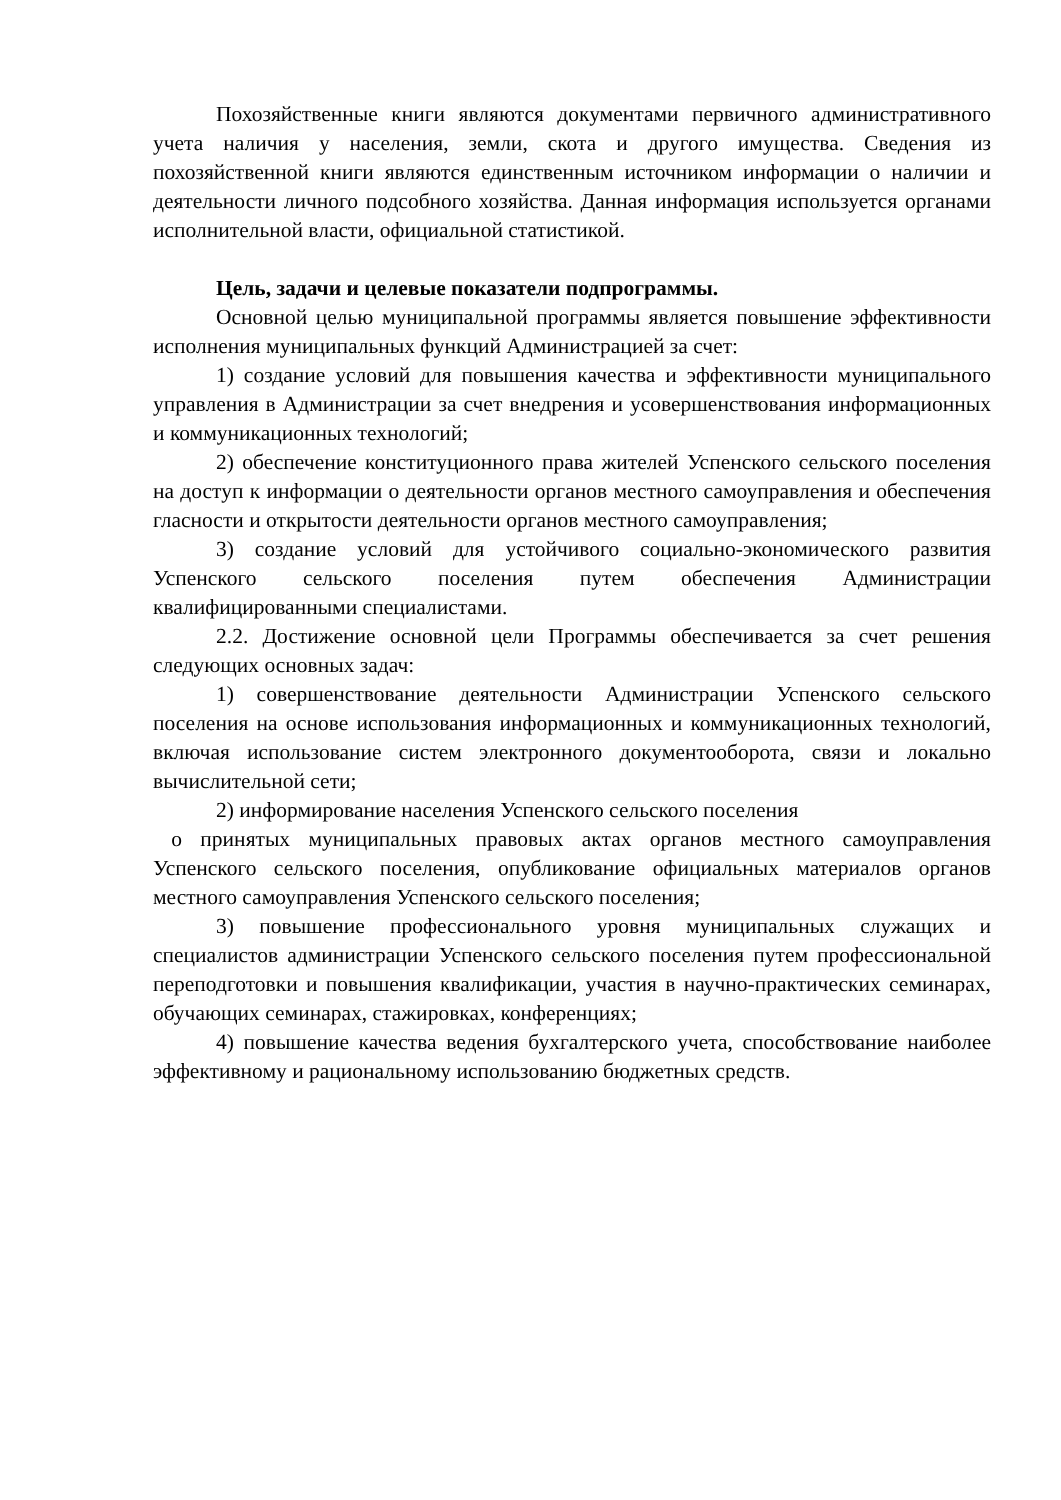Похозяйственные книги являются документами первичного административного учета наличия у населения, земли, скота и другого имущества. Сведения из похозяйственной книги являются единственным источником информации о наличии и деятельности личного подсобного хозяйства. Данная информация используется органами исполнительной власти, официальной статистикой.
Цель, задачи и целевые показатели подпрограммы.
Основной целью муниципальной программы является повышение эффективности исполнения муниципальных функций Администрацией за счет:
1) создание условий для повышения качества и эффективности муниципального управления в Администрации за счет внедрения и усовершенствования информационных и коммуникационных технологий;
2) обеспечение конституционного права жителей Успенского сельского поселения на доступ к информации о деятельности органов местного самоуправления и обеспечения гласности и открытости деятельности органов местного самоуправления;
3) создание условий для устойчивого социально-экономического развития Успенского сельского поселения путем обеспечения Администрации квалифицированными специалистами.
2.2. Достижение основной цели Программы обеспечивается за счет решения следующих основных задач:
1) совершенствование деятельности Администрации Успенского сельского поселения на основе использования информационных и коммуникационных технологий, включая использование систем электронного документооборота, связи и локально вычислительной сети;
2) информирование населения Успенского сельского поселения
о принятых муниципальных правовых актах органов местного самоуправления Успенского сельского поселения, опубликование официальных материалов органов местного самоуправления Успенского сельского поселения;
3) повышение профессионального уровня муниципальных служащих и специалистов администрации Успенского сельского поселения путем профессиональной переподготовки и повышения квалификации, участия в научно-практических семинарах, обучающих семинарах, стажировках, конференциях;
4) повышение качества ведения бухгалтерского учета, способствование наиболее эффективному и рациональному использованию бюджетных средств.